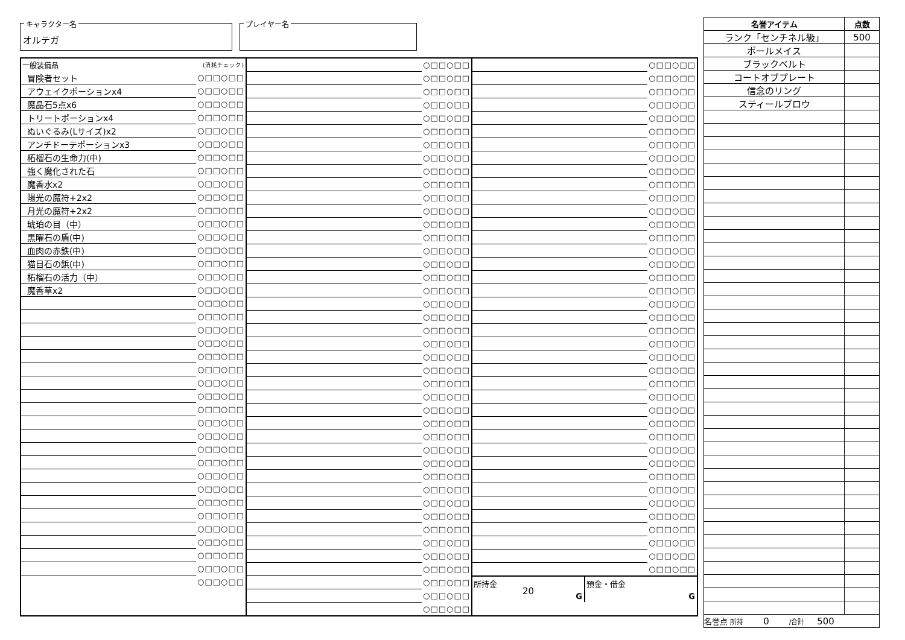キャラクター名
オルテガ
プレイヤー名
| 一般装備品 | (消耗チェック) |
| 冒険者セット | ○□□○□□ |
| アウェイクポーションx4 | ○□□○□□ |
| 魔晶石5点x6 | ○□□○□□ |
| トリートポーションx4 | ○□□○□□ |
| ぬいぐるみ(Lサイズ)x2 | ○□□○□□ |
| アンチドーテポーションx3 | ○□□○□□ |
| 柘榴石の生命力(中) | ○□□○□□ |
| 強く魔化された石 | ○□□○□□ |
| 魔香水x2 | ○□□○□□ |
| 陽光の魔符+2x2 | ○□□○□□ |
| 月光の魔符+2x2 | ○□□○□□ |
| 琥珀の目（中） | ○□□○□□ |
| 黒曜石の盾(中) | ○□□○□□ |
| 血肉の赤鉄(中) | ○□□○□□ |
| 猫目石の鋲(中) | ○□□○□□ |
| 柘榴石の活力（中） | ○□□○□□ |
| 魔香草x2 | ○□□○□□ |
| | ○□□○□□ |
| | ○□□○□□ |
| | ○□□○□□ |
| | ○□□○□□ |
| | ○□□○□□ |
| | ○□□○□□ |
| | ○□□○□□ |
| | ○□□○□□ |
| | ○□□○□□ |
| | ○□□○□□ |
| | ○□□○□□ |
| | ○□□○□□ |
| | ○□□○□□ |
| | ○□□○□□ |
| | ○□□○□□ |
| | ○□□○□□ |
| | ○□□○□□ |
| | ○□□○□□ |
| | ○□□○□□ |
| | ○□□○□□ |
| | ○□□○□□ |
| | ○□□○□□ |
| | ○□□○□□ |
| | ○□□○□□ |
| | ○□□○□□ |
| | ○□□○□□ |
| | ○□□○□□ |
| | ○□□○□□ |
| | ○□□○□□ |
| | ○□□○□□ |
| | ○□□○□□ |
| | ○□□○□□ |
| | ○□□○□□ |
| | ○□□○□□ |
| | ○□□○□□ |
| | ○□□○□□ |
| | ○□□○□□ |
| | ○□□○□□ |
| | ○□□○□□ |
| | ○□□○□□ |
| | ○□□○□□ |
| | ○□□○□□ |
| | ○□□○□□ |
| | ○□□○□□ |
| | ○□□○□□ |
| | ○□□○□□ |
| | ○□□○□□ |
| | ○□□○□□ |
| | ○□□○□□ |
| | ○□□○□□ |
| | ○□□○□□ |
| | ○□□○□□ |
| | ○□□○□□ |
| | ○□□○□□ |
| | ○□□○□□ |
| | ○□□○□□ |
| | ○□□○□□ |
| | ○□□○□□ |
| | ○□□○□□ |
| | ○□□○□□ |
| | ○□□○□□ |
| | ○□□○□□ |
| | ○□□○□□ |
| | ○□□○□□ |
| | ○□□○□□ |
| | ○□□○□□ |
| | ○□□○□□ |
| | ○□□○□□ |
| | ○□□○□□ |
| | ○□□○□□ |
| | ○□□○□□ |
| | ○□□○□□ |
| | ○□□○□□ |
| | ○□□○□□ |
| | ○□□○□□ |
| | ○□□○□□ |
| | ○□□○□□ |
| | ○□□○□□ |
| | ○□□○□□ |
| | ○□□○□□ |
| | ○□□○□□ |
| | ○□□○□□ |
| | ○□□○□□ |
| | ○□□○□□ |
| | ○□□○□□ |
| | ○□□○□□ |
| | ○□□○□□ |
| | ○□□○□□ |
| | ○□□○□□ |
| | ○□□○□□ |
| | ○□□○□□ |
| | ○□□○□□ |
| | ○□□○□□ |
| | ○□□○□□ |
| | ○□□○□□ |
| | ○□□○□□ |
| | ○□□○□□ |
| | ○□□○□□ |
| | ○□□○□□ |
| | ○□□○□□ |
| | ○□□○□□ |
| | ○□□○□□ |
| | ○□□○□□ |
所持金
20
G
預金・借金
G
| 名誉アイテム | 点数 |
| --- | --- |
| ランク「センチネル級」 | 500 |
| ポールメイス | |
| ブラックベルト | |
| コートオブプレート | |
| 信念のリング | |
| スティールブロウ | |
| 名誉点 所持 0 /合計 500 | |